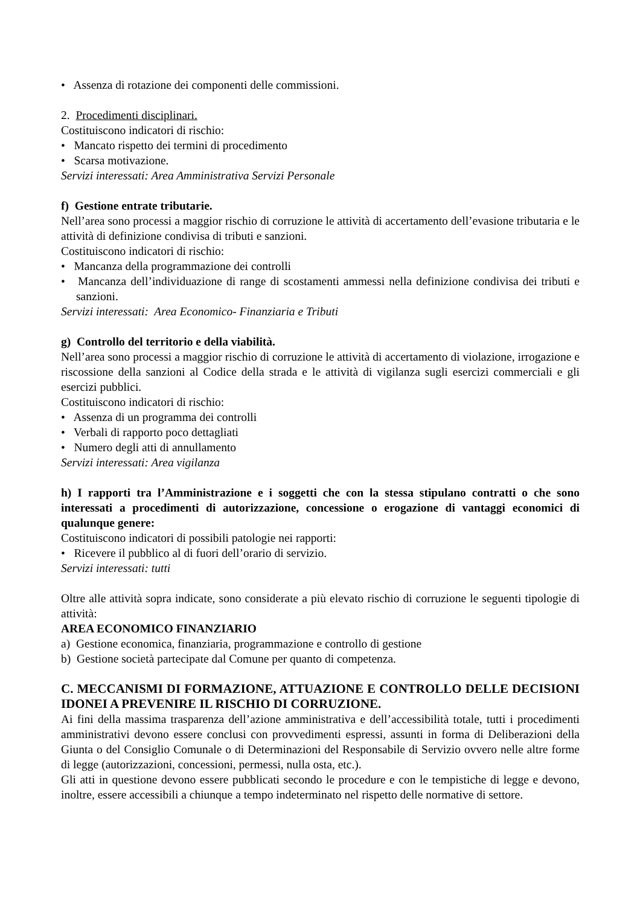• Assenza di rotazione dei componenti delle commissioni.
2. Procedimenti disciplinari.
Costituiscono indicatori di rischio:
• Mancato rispetto dei termini di procedimento
• Scarsa motivazione.
Servizi interessati: Area Amministrativa Servizi Personale
f) Gestione entrate tributarie.
Nell’area sono processi a maggior rischio di corruzione le attività di accertamento dell’evasione tributaria e le attività di definizione condivisa di tributi e sanzioni.
Costituiscono indicatori di rischio:
• Mancanza della programmazione dei controlli
• Mancanza dell’individuazione di range di scostamenti ammessi nella definizione condivisa dei tributi e sanzioni.
Servizi interessati: Area Economico- Finanziaria e Tributi
g) Controllo del territorio e della viabilità.
Nell’area sono processi a maggior rischio di corruzione le attività di accertamento di violazione, irrogazione e riscossione della sanzioni al Codice della strada e le attività di vigilanza sugli esercizi commerciali e gli esercizi pubblici.
Costituiscono indicatori di rischio:
• Assenza di un programma dei controlli
• Verbali di rapporto poco dettagliati
• Numero degli atti di annullamento
Servizi interessati: Area vigilanza
h) I rapporti tra l’Amministrazione e i soggetti che con la stessa stipulano contratti o che sono interessati a procedimenti di autorizzazione, concessione o erogazione di vantaggi economici di qualunque genere:
Costituiscono indicatori di possibili patologie nei rapporti:
• Ricevere il pubblico al di fuori dell’orario di servizio.
Servizi interessati: tutti
Oltre alle attività sopra indicate, sono considerate a più elevato rischio di corruzione le seguenti tipologie di attività:
AREA ECONOMICO FINANZIARIO
a) Gestione economica, finanziaria, programmazione e controllo di gestione
b) Gestione società partecipate dal Comune per quanto di competenza.
C. MECCANISMI DI FORMAZIONE, ATTUAZIONE E CONTROLLO DELLE DECISIONI IDONEI A PREVENIRE IL RISCHIO DI CORRUZIONE.
Ai fini della massima trasparenza dell’azione amministrativa e dell’accessibilità totale, tutti i procedimenti amministrativi devono essere conclusi con provvedimenti espressi, assunti in forma di Deliberazioni della Giunta o del Consiglio Comunale o di Determinazioni del Responsabile di Servizio ovvero nelle altre forme di legge (autorizzazioni, concessioni, permessi, nulla osta, etc.).
Gli atti in questione devono essere pubblicati secondo le procedure e con le tempistiche di legge e devono, inoltre, essere accessibili a chiunque a tempo indeterminato nel rispetto delle normative di settore.